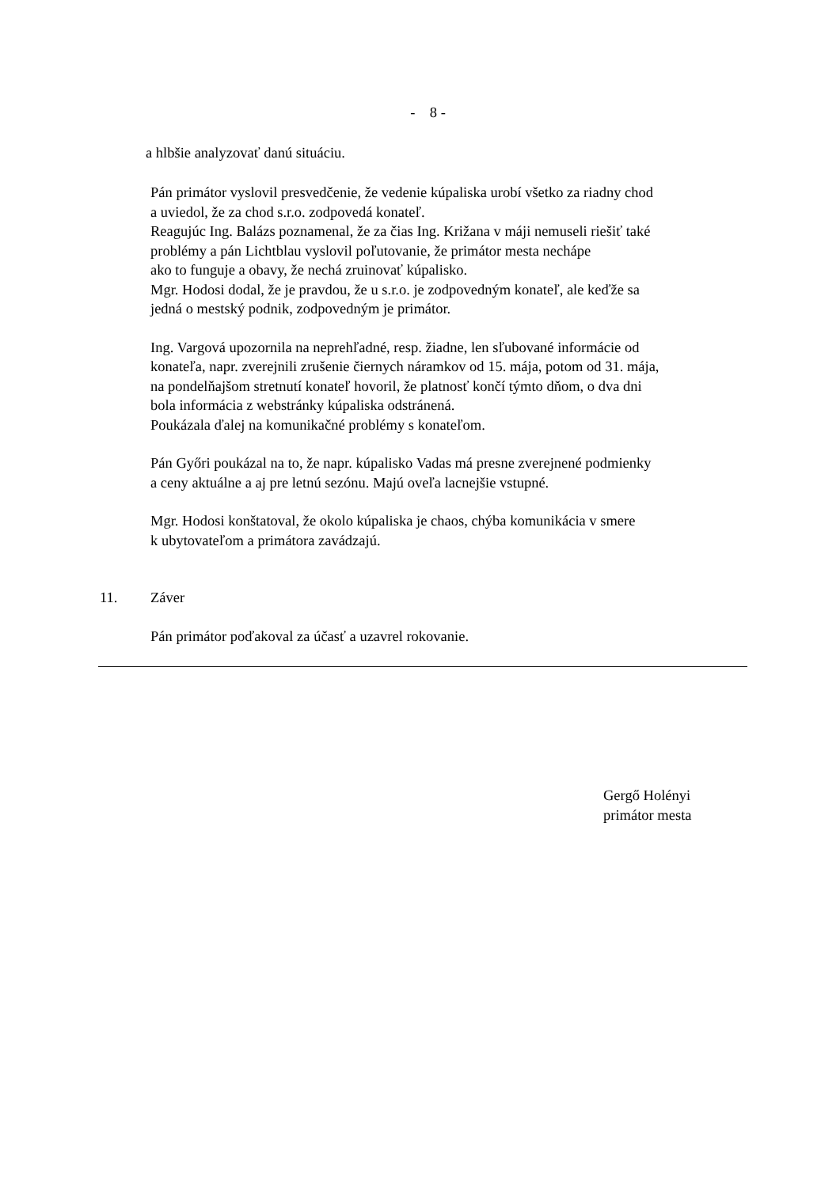- 8 -
a hlbšie analyzovať danú situáciu.
Pán primátor vyslovil presvedčenie, že vedenie kúpaliska urobí všetko za riadny chod
a uviedol, že za chod s.r.o. zodpovedá konateľ.
Reagujúc Ing. Balázs poznamenal, že za čias Ing. Križana v máji nemuseli riešiť také
problémy a pán Lichtblau vyslovil poľutovanie, že primátor mesta nechápe
ako to funguje a obavy, že nechá zruinovať kúpalisko.
Mgr. Hodosi dodal, že je pravdou, že u s.r.o. je zodpovedným konateľ, ale keďže sa
jedná o mestský podnik, zodpovedným je primátor.
Ing. Vargová upozornila na neprehľadné, resp. žiadne, len sľubované informácie od
konateľa, napr. zverejnili zrušenie čiernych náramkov od 15. mája, potom od 31. mája,
na pondelňajšom stretnutí konateľ hovoril, že platnosť končí týmto dňom, o dva dni
bola informácia z webstránky kúpaliska odstránená.
Poukázala ďalej na komunikačné problémy s konateľom.
Pán Győri poukázal na to, že napr. kúpalisko Vadas má presne zverejnené podmienky
a ceny aktuálne a aj pre letnú sezónu. Majú oveľa lacnejšie vstupné.
Mgr. Hodosi konštatoval, že okolo kúpaliska je chaos, chýba komunikácia v smere
k ubytovateľom a primátora zavádzajú.
11. Záver
Pán primátor poďakoval za účasť a uzavrel rokovanie.
Gergő Holényi
primátor mesta